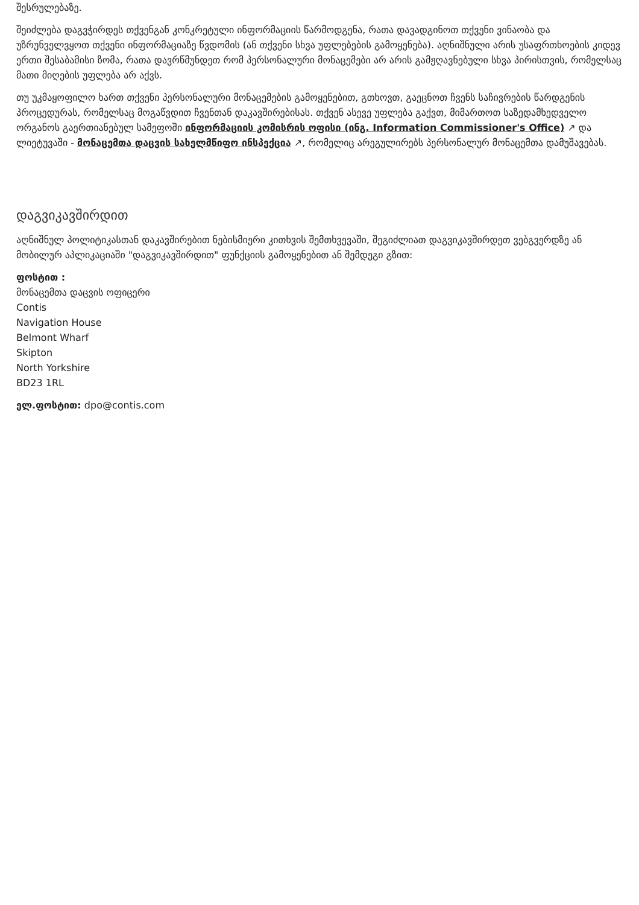შესრულებაზე.
შეიძლება დაგვჭირდეს თქვენგან კონკრეტული ინფორმაციის წარმოდგენა, რათა დავადგინოთ თქვენი ვინაობა და უზრუნველვყოთ თქვენი ინფორმაციაზე წვდომის (ან თქვენი სხვა უფლებების გამოყენება). აღნიშნული არის უსაფრთხოების კიდევ ერთი შესაბამისი ზომა, რათა დავრწმუნდეთ რომ პერსონალური მონაცემები არ არის გამჟღავნებული სხვა პირისთვის, რომელსაც მათი მიღების უფლება არ აქვს.
თუ უკმაყოფილო ხართ თქვენი პერსონალური მონაცემების გამოყენებით, გთხოვთ, გაეცნოთ ჩვენს საჩივრების წარდგენის პროცედურას, რომელსაც მოგაწვდით ჩვენთან დაკავშირებისას. თქვენ ასევე უფლება გაქვთ, მიმართოთ საზედამხედველო ორგანოს გაერთიანებულ სამეფოში ინფორმაციის კომისრის ოფისი (ინგ. Information Commissioner's Office) ↗ და ლიეტუვაში - მონაცემთა დაცვის სახელმწიფო ინსპექცია ↗, რომელიც არეგულირებს პერსონალურ მონაცემთა დამუშავებას.
დაგვიკავშირდით
აღნიშნულ პოლიტიკასთან დაკავშირებით ნებისმიერი კითხვის შემთხვევაში, შეგიძლიათ დაგვიკავშირდეთ ვებგვერდზე ან მობილურ აპლიკაციაში "დაგვიკავშირდით" ფუნქციის გამოყენებით ან შემდეგი გზით:
ფოსტით :
მონაცემთა დაცვის ოფიცერი
Contis
Navigation House
Belmont Wharf
Skipton
North Yorkshire
BD23 1RL
ელ.ფოსტით: dpo@contis.com